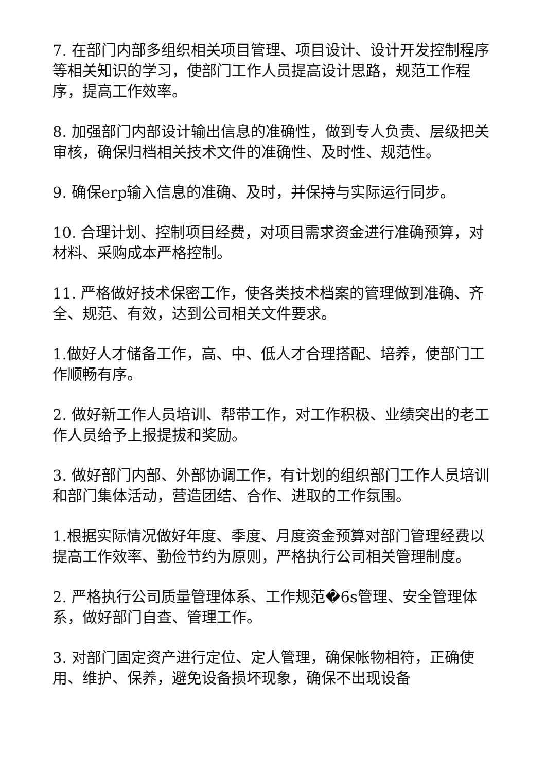7. 在部门内部多组织相关项目管理、项目设计、设计开发控制程序等相关知识的学习，使部门工作人员提高设计思路，规范工作程序，提高工作效率。
8. 加强部门内部设计输出信息的准确性，做到专人负责、层级把关审核，确保归档相关技术文件的准确性、及时性、规范性。
9. 确保erp输入信息的准确、及时，并保持与实际运行同步。
10. 合理计划、控制项目经费，对项目需求资金进行准确预算，对材料、采购成本严格控制。
11. 严格做好技术保密工作，使各类技术档案的管理做到准确、齐全、规范、有效，达到公司相关文件要求。
1.做好人才储备工作，高、中、低人才合理搭配、培养，使部门工作顺畅有序。
2. 做好新工作人员培训、帮带工作，对工作积极、业绩突出的老工作人员给予上报提拔和奖励。
3. 做好部门内部、外部协调工作，有计划的组织部门工作人员培训和部门集体活动，营造团结、合作、进取的工作氛围。
1.根据实际情况做好年度、季度、月度资金预算对部门管理经费以提高工作效率、勤俭节约为原则，严格执行公司相关管理制度。
2. 严格执行公司质量管理体系、工作规范�6s管理、安全管理体系，做好部门自查、管理工作。
3. 对部门固定资产进行定位、定人管理，确保帐物相符，正确使用、维护、保养，避免设备损坏现象，确保不出现设备